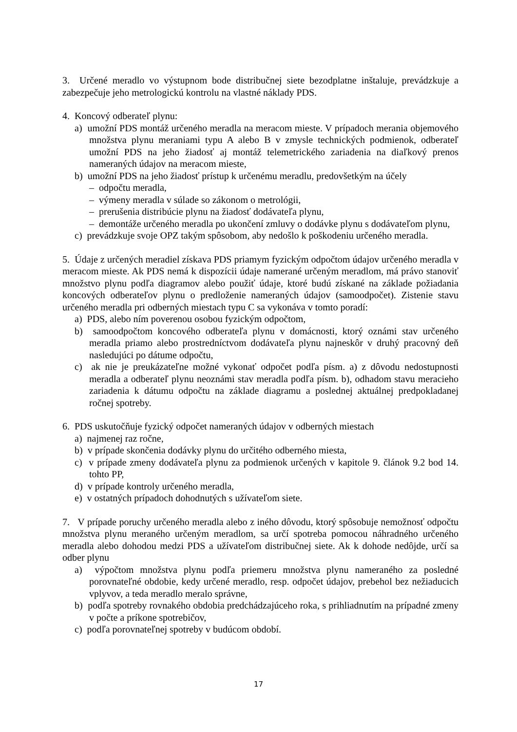3. Určené meradlo vo výstupnom bode distribučnej siete bezodplatne inštaluje, prevádzkuje a zabezpečuje jeho metrologickú kontrolu na vlastné náklady PDS.
4. Koncový odberateľ plynu:
a) umožní PDS montáž určeného meradla na meracom mieste. V prípadoch merania objemového množstva plynu meraniami typu A alebo B v zmysle technických podmienok, odberateľ umožní PDS na jeho žiadosť aj montáž telemetrického zariadenia na diaľkový prenos nameraných údajov na meracom mieste,
b) umožní PDS na jeho žiadosť prístup k určenému meradlu, predovšetkým na účely
– odpočtu meradla,
– výmeny meradla v súlade so zákonom o metrológii,
– prerušenia distribúcie plynu na žiadosť dodávateľa plynu,
– demontáže určeného meradla po ukončení zmluvy o dodávke plynu s dodávateľom plynu,
c) prevádzkuje svoje OPZ takým spôsobom, aby nedošlo k poškodeniu určeného meradla.
5. Údaje z určených meradiel získava PDS priamym fyzickým odpočtom údajov určeného meradla v meracom mieste. Ak PDS nemá k dispozícii údaje namerané určeným meradlom, má právo stanoviť množstvo plynu podľa diagramov alebo použiť údaje, ktoré budú získané na základe požiadania koncových odberateľov plynu o predloženie nameraných údajov (samoodpočet). Zistenie stavu určeného meradla pri odberných miestach typu C sa vykonáva v tomto poradí:
a) PDS, alebo ním poverenou osobou fyzickým odpočtom,
b) samoodpočtom koncového odberateľa plynu v domácnosti, ktorý oznámi stav určeného meradla priamo alebo prostredníctvom dodávateľa plynu najneskôr v druhý pracovný deň nasledujúci po dátume odpočtu,
c) ak nie je preukázateľne možné vykonať odpočet podľa písm. a) z dôvodu nedostupnosti meradla a odberateľ plynu neoznámi stav meradla podľa písm. b), odhadom stavu meracieho zariadenia k dátumu odpočtu na základe diagramu a poslednej aktuálnej predpokladanej ročnej spotreby.
6. PDS uskutočňuje fyzický odpočet nameraných údajov v odberných miestach
a) najmenej raz ročne,
b) v prípade skončenia dodávky plynu do určitého odberného miesta,
c) v prípade zmeny dodávateľa plynu za podmienok určených v kapitole 9. článok 9.2 bod 14. tohto PP,
d) v prípade kontroly určeného meradla,
e) v ostatných prípadoch dohodnutých s užívateľom siete.
7. V prípade poruchy určeného meradla alebo z iného dôvodu, ktorý spôsobuje nemožnosť odpočtu množstva plynu meraného určeným meradlom, sa určí spotreba pomocou náhradného určeného meradla alebo dohodou medzi PDS a užívateľom distribučnej siete. Ak k dohode nedôjde, určí sa odber plynu
a) výpočtom množstva plynu podľa priemeru množstva plynu nameraného za posledné porovnateľné obdobie, kedy určené meradlo, resp. odpočet údajov, prebehol bez nežiaducich vplyvov, a teda meradlo meralo správne,
b) podľa spotreby rovnakého obdobia predchádzajúceho roka, s prihliadnutím na prípadné zmeny v počte a príkone spotrebičov,
c) podľa porovnateľnej spotreby v budúcom období.
17